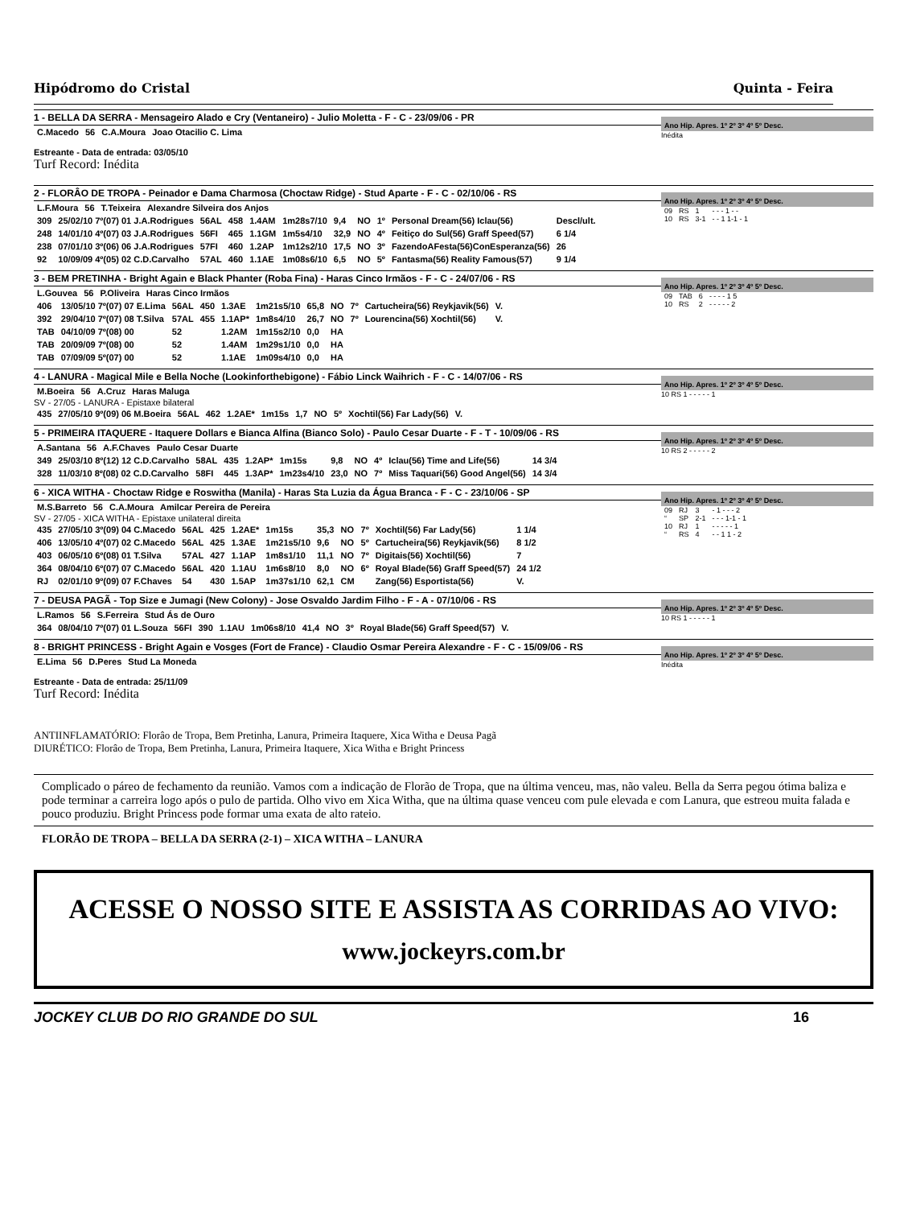Hipódromo do Cristal Quinta - Feira
1 - BELLA DA SERRA - Mensageiro Alado e Cry (Ventaneiro) - Julio Moletta - F - C - 23/09/06 - PR
| C.Macedo | 56 | C.A.Moura | Joao Otacilio C. Lima |
Estreante - Data de entrada: 03/05/10
Turf Record: Inédita
Ano Hip. Apres. 1º 2º 3º 4º 5º Desc.
Inédita
2 - FLORÂO DE TROPA - Peinador e Dama Charmosa (Choctaw Ridge) - Stud Aparte - F - C - 02/10/06 - RS
| L.F.Moura | 56 | T.Teixeira | Alexandre Silveira dos Anjos |
| 309 | 25/02/10 7º(07) 01 J.A.Rodrigues | 56AL | 458 | 1.4AM | 1m28s7/10 | 9,4 | NO | 1º | Personal Dream(56) Iclau(56) | Descl/ult. |
| 248 | 14/01/10 4º(07) 03 J.A.Rodrigues | 56FI | 465 | 1.1GM | 1m5s4/10 | 32,9 | NO | 4º | Feitiço do Sul(56) Graff Speed(57) | 6 1/4 |
| 238 | 07/01/10 3º(06) 06 J.A.Rodrigues | 57FI | 460 | 1.2AP | 1m12s2/10 | 17,5 | NO | 3º | FazendoAFesta(56)ConEsperanza(56) | 26 |
| 92 | 10/09/09 4º(05) 02 C.D.Carvalho | 57AL | 460 | 1.1AE | 1m08s6/10 | 6,5 | NO | 5º | Fantasma(56) Reality Famous(57) | 9 1/4 |
Ano Hip. Apres. 1º 2º 3º 4º 5º Desc.
| 09 | RS | 1 | - - - 1 - - |
| 10 | RS | 3-1 | - - 1 1-1 - 1 |
3 - BEM PRETINHA - Bright Again e Black Phanter (Roba Fina) - Haras Cinco Irmãos - F - C - 24/07/06 - RS
| L.Gouvea | 56 | P.Oliveira | Haras Cinco Irmãos |
| 406 | 13/05/10 7º(07) 07 E.Lima | 56AL | 450 | 1.3AE | 1m21s5/10 | 65,8 | NO | 7º | Cartucheira(56) Reykjavik(56) | V. |
| 392 | 29/04/10 7º(07) 08 T.Silva | 57AL | 455 | 1.1AP* | 1m8s4/10 | 26,7 | NO | 7º | Lourencina(56) Xochtil(56) | V. |
| TAB | 04/10/09 7º(08) 00 | 52 | | 1.2AM | 1m15s2/10 | 0,0 | HA | | | |
| TAB | 20/09/09 7º(08) 00 | 52 | | 1.4AM | 1m29s1/10 | 0,0 | HA | | | |
| TAB | 07/09/09 5º(07) 00 | 52 | | 1.1AE | 1m09s4/10 | 0,0 | HA | | | |
Ano Hip. Apres. 1º 2º 3º 4º 5º Desc.
| 09 | TAB | 6 | - - - - 1 5 |
| 10 | RS | 2 | - - - - - 2 |
4 - LANURA - Magical Mile e Bella Noche (Lookinforthebigone) - Fábio Linck Waihrich - F - C - 14/07/06 - RS
| M.Boeira | 56 | A.Cruz | Haras Maluga |
SV - 27/05 - LANURA - Epistaxe bilateral
| 435 | 27/05/10 9º(09) 06 M.Boeira | 56AL | 462 | 1.2AE* | 1m15s | 1,7 | NO | 5º | Xochtil(56) Far Lady(56) | V. |
Ano Hip. Apres. 1º 2º 3º 4º 5º Desc.
10 RS 1 - - - - - 1
5 - PRIMEIRA ITAQUERE - Itaquere Dollars e Bianca Alfina (Bianco Solo) - Paulo Cesar Duarte - F - T - 10/09/06 - RS
| A.Santana | 56 | A.F.Chaves | Paulo Cesar Duarte |
| 349 | 25/03/10 8º(12) 12 C.D.Carvalho | 58AL | 435 | 1.2AP* | 1m15s | 9,8 | NO | 4º | Iclau(56) Time and Life(56) | 14 3/4 |
| 328 | 11/03/10 8º(08) 02 C.D.Carvalho | 58FI | 445 | 1.3AP* | 1m23s4/10 | 23,0 | NO | 7º | Miss Taquari(56) Good Angel(56) | 14 3/4 |
Ano Hip. Apres. 1º 2º 3º 4º 5º Desc.
10 RS 2 - - - - - 2
6 - XICA WITHA - Choctaw Ridge e Roswitha (Manila) - Haras Sta Luzia da Água Branca - F - C - 23/10/06 - SP
| M.S.Barreto | 56 | C.A.Moura | Amilcar Pereira de Pereira |
SV - 27/05 - XICA WITHA - Epistaxe unilateral direita
| 435 | 27/05/10 3º(09) 04 C.Macedo | 56AL | 425 | 1.2AE* | 1m15s | 35,3 | NO | 7º | Xochtil(56) Far Lady(56) | 1 1/4 |
| 406 | 13/05/10 4º(07) 02 C.Macedo | 56AL | 425 | 1.3AE | 1m21s5/10 | 9,6 | NO | 5º | Cartucheira(56) Reykjavik(56) | 8 1/2 |
| 403 | 06/05/10 6º(08) 01 T.Silva | 57AL | 427 | 1.1AP | 1m8s1/10 | 11,1 | NO | 7º | Digitais(56) Xochtil(56) | 7 |
| 364 | 08/04/10 6º(07) 07 C.Macedo | 56AL | 420 | 1.1AU | 1m6s8/10 | 8,0 | NO | 6º | Royal Blade(56) Graff Speed(57) | 24 1/2 |
| RJ | 02/01/10 9º(09) 07 F.Chaves | 54 | 430 | 1.5AP | 1m37s1/10 | 62,1 | CM | | Zang(56) Esportista(56) | V. |
Ano Hip. Apres. 1º 2º 3º 4º 5º Desc.
| 09 | RJ | 3 | - 1 - - - 2 |
| “ | SP | 2-1 | - - - 1-1 - 1 |
| 10 | RJ | 1 | - - - - - 1 |
| “ | RS | 4 | - - 1 1 - 2 |
7 - DEUSA PAGÃ - Top Size e Jumagi (New Colony) - Jose Osvaldo Jardim Filho - F - A - 07/10/06 - RS
| L.Ramos | 56 | S.Ferreira | Stud Ás de Ouro |
| 364 | 08/04/10 7º(07) 01 L.Souza | 56FI | 390 | 1.1AU | 1m06s8/10 | 41,4 | NO | 3º | Royal Blade(56) Graff Speed(57) | V. |
Ano Hip. Apres. 1º 2º 3º 4º 5º Desc.
10 RS 1 - - - - - 1
8 - BRIGHT PRINCESS - Bright Again e Vosges (Fort de France) - Claudio Osmar Pereira Alexandre - F - C - 15/09/06 - RS
| E.Lima | 56 | D.Peres | Stud La Moneda |
Estreante - Data de entrada: 25/11/09
Turf Record: Inédita
Ano Hip. Apres. 1º 2º 3º 4º 5º Desc.
Inédita
ANTIINFLAMATÓRIO: Florâo de Tropa, Bem Pretinha, Lanura, Primeira Itaquere, Xica Witha e Deusa Pagã
DIURÉTICO: Florâo de Tropa, Bem Pretinha, Lanura, Primeira Itaquere, Xica Witha e Bright Princess
Complicado o páreo de fechamento da reunião. Vamos com a indicação de Florão de Tropa, que na última venceu, mas, não valeu. Bella da Serra pegou ótima baliza e pode terminar a carreira logo após o pulo de partida. Olho vivo em Xica Witha, que na última quase venceu com pule elevada e com Lanura, que estreou muita falada e pouco produziu. Bright Princess pode formar uma exata de alto rateio.
FLORÃO DE TROPA – BELLA DA SERRA (2-1) – XICA WITHA – LANURA
ACESSE O NOSSO SITE E ASSISTA AS CORRIDAS AO VIVO:
www.jockeyrs.com.br
JOCKEY CLUB DO RIO GRANDE DO SUL 16